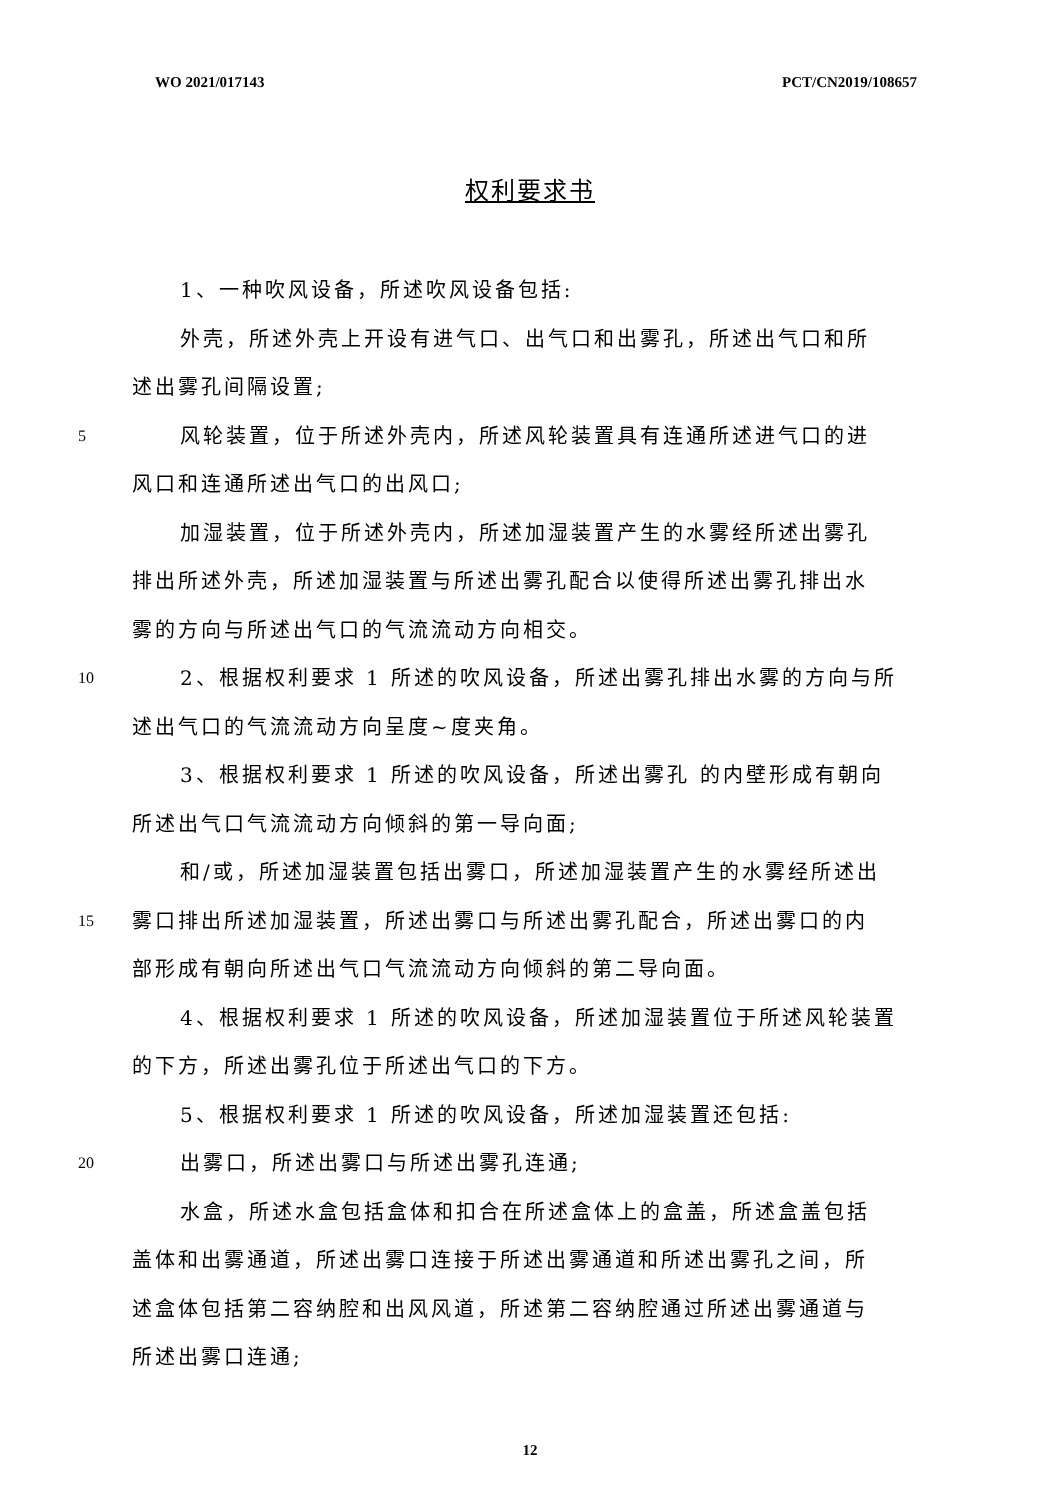WO 2021/017143 PCT/CN2019/108657
权利要求书
1、一种吹风设备，所述吹风设备包括:
外壳，所述外壳上开设有进气口、出气口和出雾孔，所述出气口和所
述出雾孔间隔设置;
5 风轮装置，位于所述外壳内，所述风轮装置具有连通所述进气口的进
风口和连通所述出气口的出风口;
加湿装置，位于所述外壳内，所述加湿装置产生的水雾经所述出雾孔
排出所述外壳，所述加湿装置与所述出雾孔配合以使得所述出雾孔排出水
雾的方向与所述出气口的气流流动方向相交。
10 2、根据权利要求 1 所述的吹风设备，所述出雾孔排出水雾的方向与所
述出气口的气流流动方向呈度~度夹角。
3、根据权利要求 1 所述的吹风设备，所述出雾孔 的内壁形成有朝向
所述出气口气流流动方向倾斜的第一导向面;
和/或，所述加湿装置包括出雾口，所述加湿装置产生的水雾经所述出
15 雾口排出所述加湿装置，所述出雾口与所述出雾孔配合，所述出雾口的内
部形成有朝向所述出气口气流流动方向倾斜的第二导向面。
4、根据权利要求 1 所述的吹风设备，所述加湿装置位于所述风轮装置
的下方，所述出雾孔位于所述出气口的下方。
5、根据权利要求 1 所述的吹风设备，所述加湿装置还包括:
20 出雾口，所述出雾口与所述出雾孔连通;
水盒，所述水盒包括盒体和扣合在所述盒体上的盒盖，所述盒盖包括
盖体和出雾通道，所述出雾口连接于所述出雾通道和所述出雾孔之间，所
述盒体包括第二容纳腔和出风风道，所述第二容纳腔通过所述出雾通道与
所述出雾口连通;
12